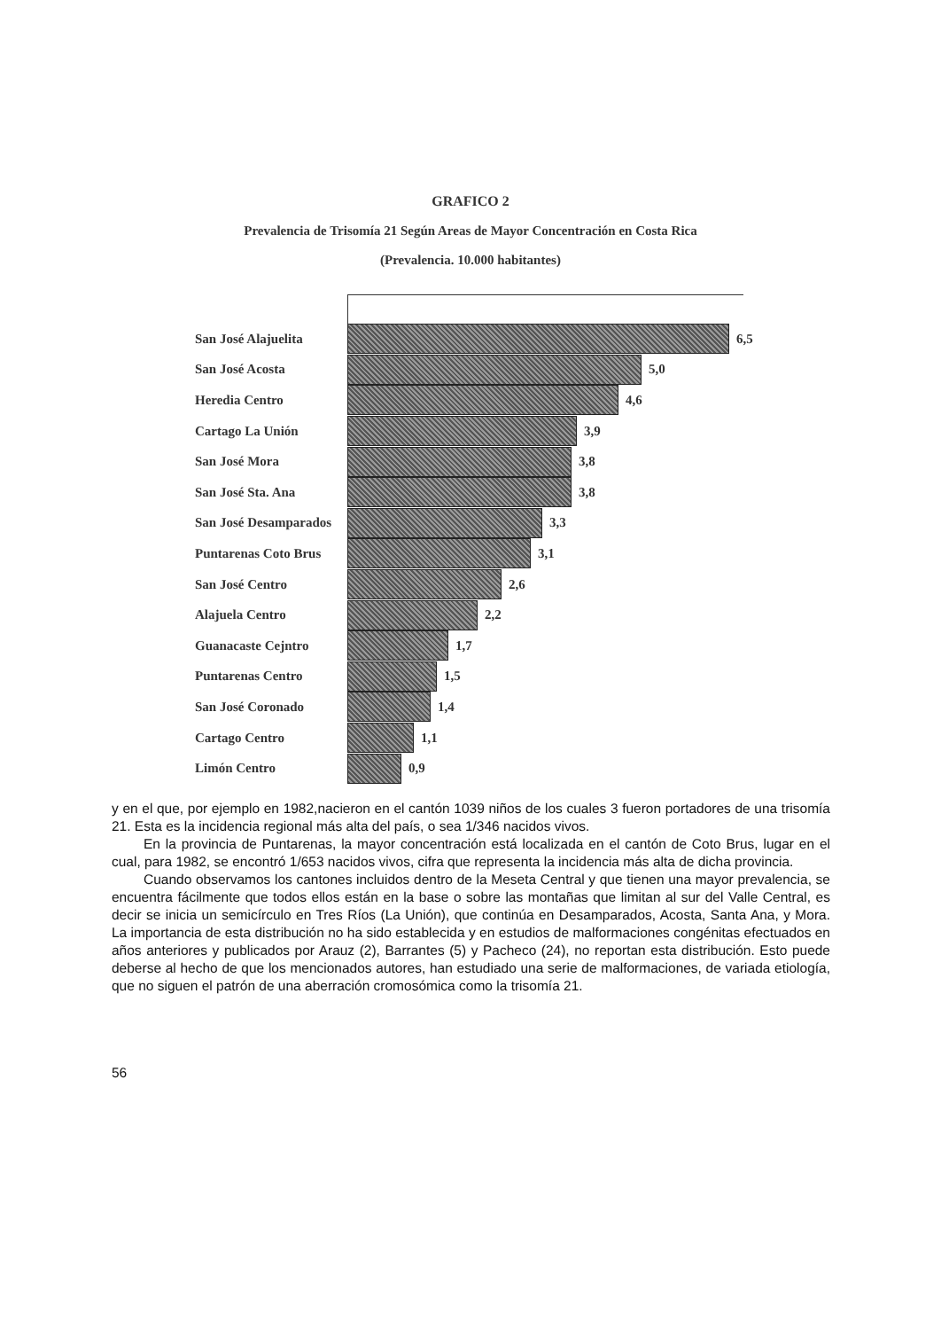GRAFICO 2
Prevalencia de Trisomía 21 Según Areas de Mayor Concentración en Costa Rica
(Prevalencia. 10.000 habitantes)
San José Alajuelita 6,5
San José Acosta 5,0
Heredia Centro 4,6
Cartago La Unión 3,9
San José Mora 3,8
San José Sta. Ana 3,8
San José Desamparados
3,3
Puntarenas Coto Brus
3,1
San José Centro 2,6
Alajuela Centro 2,2
Guanacaste Cejntro 1,7
Puntarenas Centro 1,5
San José Coronado 1,4
Cartago Centro 1,1
Limón Centro 0,9
y en el que, por ejemplo en 1982,nacieron en el cantón 1039 niños de los cuales 3 fueron portadores de una trisomía 21. Esta es la incidencia regional más alta del país, o sea 1/346 nacidos vivos.
En la provincia de Puntarenas, la mayor concentración está localizada en el cantón de Coto Brus, lugar en el cual, para 1982, se encontró 1/653 nacidos vivos, cifra que representa la incidencia más alta de dicha provincia.
Cuando observamos los cantones incluidos dentro de la Meseta Central y que tienen una mayor prevalencia, se encuentra fácilmente que todos ellos están en la base o sobre las montañas que limitan al sur del Valle Central, es decir se inicia un semicírculo en Tres Ríos (La Unión), que continúa en Desamparados, Acosta, Santa Ana, y Mora. La importancia de esta distribución no ha sido establecida y en estudios de malformaciones congénitas efectuados en años anteriores y publicados por Arauz (2), Barrantes (5) y Pacheco (24), no reportan esta distribución. Esto puede deberse al hecho de que los mencionados autores, han estudiado una serie de malformaciones, de variada etiología, que no siguen el patrón de una aberración cromosómica como la trisomía 21.
56